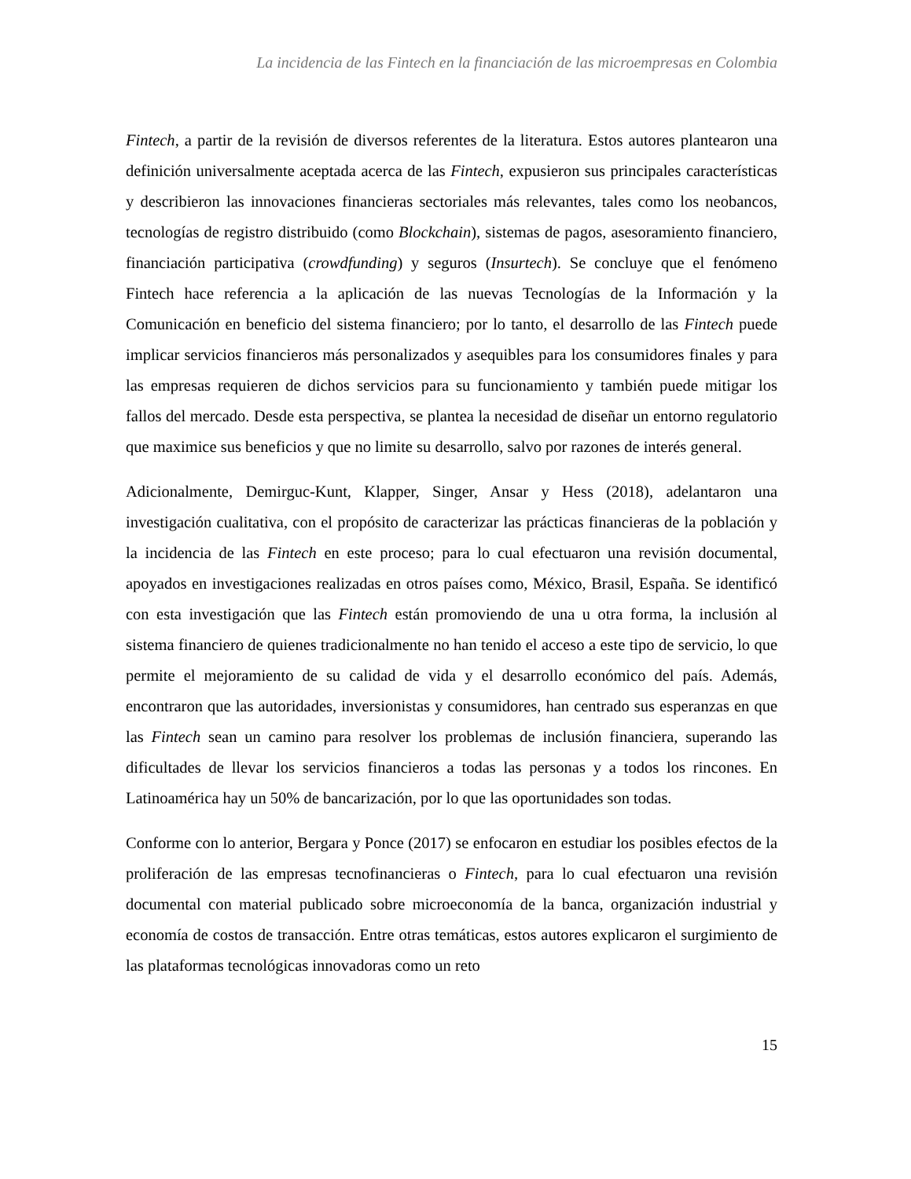La incidencia de las Fintech en la financiación de las microempresas en Colombia
Fintech, a partir de la revisión de diversos referentes de la literatura. Estos autores plantearon una definición universalmente aceptada acerca de las Fintech, expusieron sus principales características y describieron las innovaciones financieras sectoriales más relevantes, tales como los neobancos, tecnologías de registro distribuido (como Blockchain), sistemas de pagos, asesoramiento financiero, financiación participativa (crowdfunding) y seguros (Insurtech). Se concluye que el fenómeno Fintech hace referencia a la aplicación de las nuevas Tecnologías de la Información y la Comunicación en beneficio del sistema financiero; por lo tanto, el desarrollo de las Fintech puede implicar servicios financieros más personalizados y asequibles para los consumidores finales y para las empresas requieren de dichos servicios para su funcionamiento y también puede mitigar los fallos del mercado. Desde esta perspectiva, se plantea la necesidad de diseñar un entorno regulatorio que maximice sus beneficios y que no limite su desarrollo, salvo por razones de interés general.
Adicionalmente, Demirguc-Kunt, Klapper, Singer, Ansar y Hess (2018), adelantaron una investigación cualitativa, con el propósito de caracterizar las prácticas financieras de la población y la incidencia de las Fintech en este proceso; para lo cual efectuaron una revisión documental, apoyados en investigaciones realizadas en otros países como, México, Brasil, España. Se identificó con esta investigación que las Fintech están promoviendo de una u otra forma, la inclusión al sistema financiero de quienes tradicionalmente no han tenido el acceso a este tipo de servicio, lo que permite el mejoramiento de su calidad de vida y el desarrollo económico del país. Además, encontraron que las autoridades, inversionistas y consumidores, han centrado sus esperanzas en que las Fintech sean un camino para resolver los problemas de inclusión financiera, superando las dificultades de llevar los servicios financieros a todas las personas y a todos los rincones. En Latinoamérica hay un 50% de bancarización, por lo que las oportunidades son todas.
Conforme con lo anterior, Bergara y Ponce (2017) se enfocaron en estudiar los posibles efectos de la proliferación de las empresas tecnofinancieras o Fintech, para lo cual efectuaron una revisión documental con material publicado sobre microeconomía de la banca, organización industrial y economía de costos de transacción. Entre otras temáticas, estos autores explicaron el surgimiento de las plataformas tecnológicas innovadoras como un reto
15